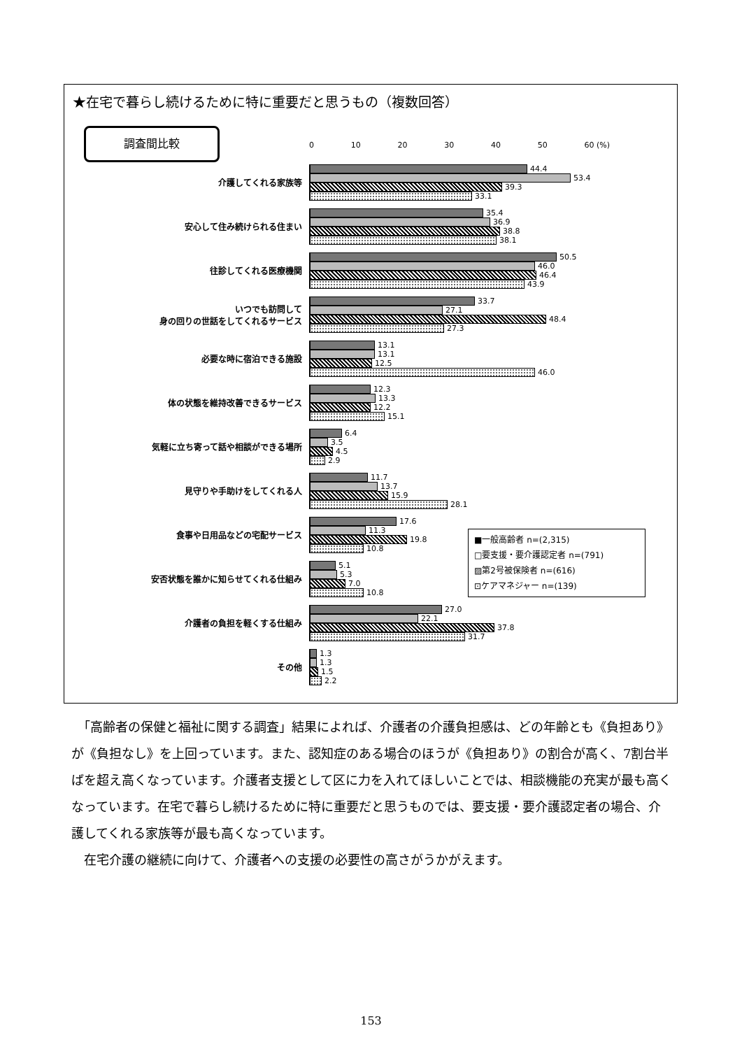★在宅で暮らし続けるために特に重要だと思うもの（複数回答）
調査間比較
0 10 20 30 40 50 60 (%)
介護してくれる家族等
44.4
53.4
39.3
33.1
安心して住み続けられる住まい
35.4
36.9
38.8
38.1
往診してくれる医療機関
50.5
46.0
46.4
43.9
いつでも訪問して
身の回りの世話をしてくれるサービス
33.7
27.1
48.4
27.3
必要な時に宿泊できる施設
13.1
13.1
12.5
46.0
体の状態を維持改善できるサービス
12.3
13.3
12.2
15.1
気軽に立ち寄って話や相談ができる場所
6.4
3.5
4.5
2.9
見守りや手助けをしてくれる人
11.7
13.7
15.9
28.1
食事や日用品などの宅配サービス
17.6
11.3
19.8
10.8
安否状態を誰かに知らせてくれる仕組み
5.1
5.3
7.0
10.8
介護者の負担を軽くする仕組み
27.0
22.1
37.8
31.7
その他
1.3
1.3
1.5
2.2
■一般高齢者 n=(2,315)
□要支援・要介護認定者 n=(791)
▨第2号被保険者 n=(616)
⊡ケアマネジャー n=(139)
　「高齢者の保健と福祉に関する調査」結果によれば、介護者の介護負担感は、どの年齢とも《負担あり》が《負担なし》を上回っています。また、認知症のある場合のほうが《負担あり》の割合が高く、7割台半ばを超え高くなっています。介護者支援として区に力を入れてほしいことでは、相談機能の充実が最も高くなっています。在宅で暮らし続けるために特に重要だと思うものでは、要支援・要介護認定者の場合、介護してくれる家族等が最も高くなっています。
　在宅介護の継続に向けて、介護者への支援の必要性の高さがうかがえます。
153